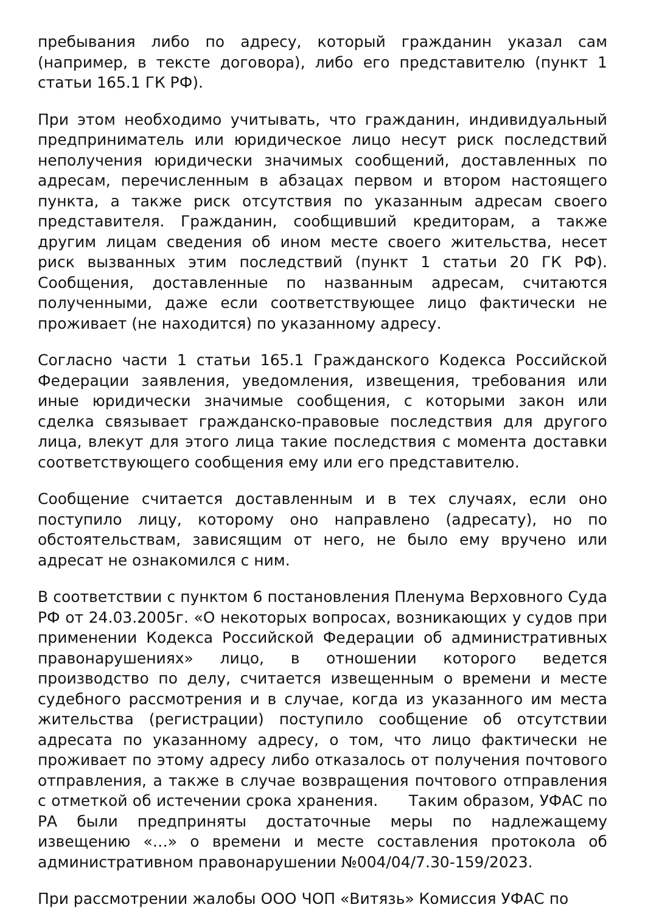пребывания либо по адресу, который гражданин указал сам (например, в тексте договора), либо его представителю (пункт 1 статьи 165.1 ГК РФ).
При этом необходимо учитывать, что гражданин, индивидуальный предприниматель или юридическое лицо несут риск последствий неполучения юридически значимых сообщений, доставленных по адресам, перечисленным в абзацах первом и втором настоящего пункта, а также риск отсутствия по указанным адресам своего представителя. Гражданин, сообщивший кредиторам, а также другим лицам сведения об ином месте своего жительства, несет риск вызванных этим последствий (пункт 1 статьи 20 ГК РФ). Сообщения, доставленные по названным адресам, считаются полученными, даже если соответствующее лицо фактически не проживает (не находится) по указанному адресу.
Согласно части 1 статьи 165.1 Гражданского Кодекса Российской Федерации заявления, уведомления, извещения, требования или иные юридически значимые сообщения, с которыми закон или сделка связывает гражданско-правовые последствия для другого лица, влекут для этого лица такие последствия с момента доставки соответствующего сообщения ему или его представителю.
Сообщение считается доставленным и в тех случаях, если оно поступило лицу, которому оно направлено (адресату), но по обстоятельствам, зависящим от него, не было ему вручено или адресат не ознакомился с ним.
В соответствии с пунктом 6 постановления Пленума Верховного Суда РФ от 24.03.2005г. «О некоторых вопросах, возникающих у судов при применении Кодекса Российской Федерации об административных правонарушениях» лицо, в отношении которого ведется производство по делу, считается извещенным о времени и месте судебного рассмотрения и в случае, когда из указанного им места жительства (регистрации) поступило сообщение об отсутствии адресата по указанному адресу, о том, что лицо фактически не проживает по этому адресу либо отказалось от получения почтового отправления, а также в случае возвращения почтового отправления с отметкой об истечении срока хранения. Таким образом, УФАС по РА были предприняты достаточные меры по надлежащему извещению «…» о времени и месте составления протокола об административном правонарушении №004/04/7.30-159/2023.
При рассмотрении жалобы ООО ЧОП «Витязь» Комиссия УФАС по